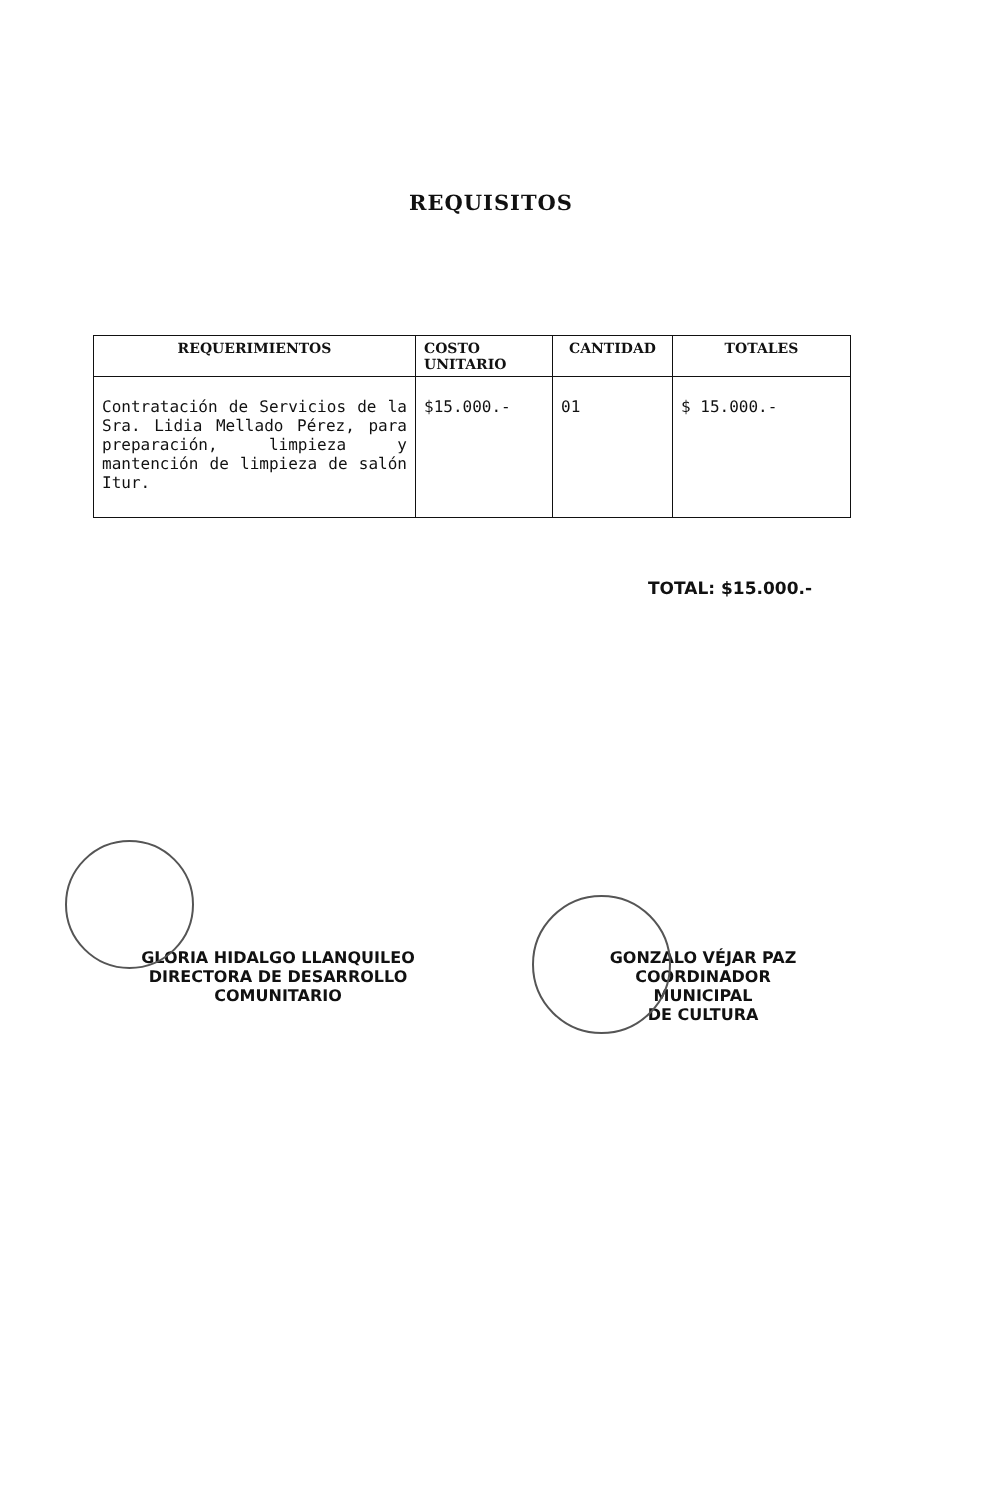REQUISITOS
| REQUERIMIENTOS | COSTO UNITARIO | CANTIDAD | TOTALES |
| --- | --- | --- | --- |
| Contratación de Servicios de la Sra. Lidia Mellado Pérez, para preparación, limpieza y mantención de limpieza de salón Itur. | $15.000.- | 01 | $ 15.000.- |
TOTAL: $15.000.-
GLORIA HIDALGO LLANQUILEO
DIRECTORA DE DESARROLLO
COMUNITARIO
GONZALO VÉJAR PAZ
COORDINADOR MUNICIPAL
DE CULTURA